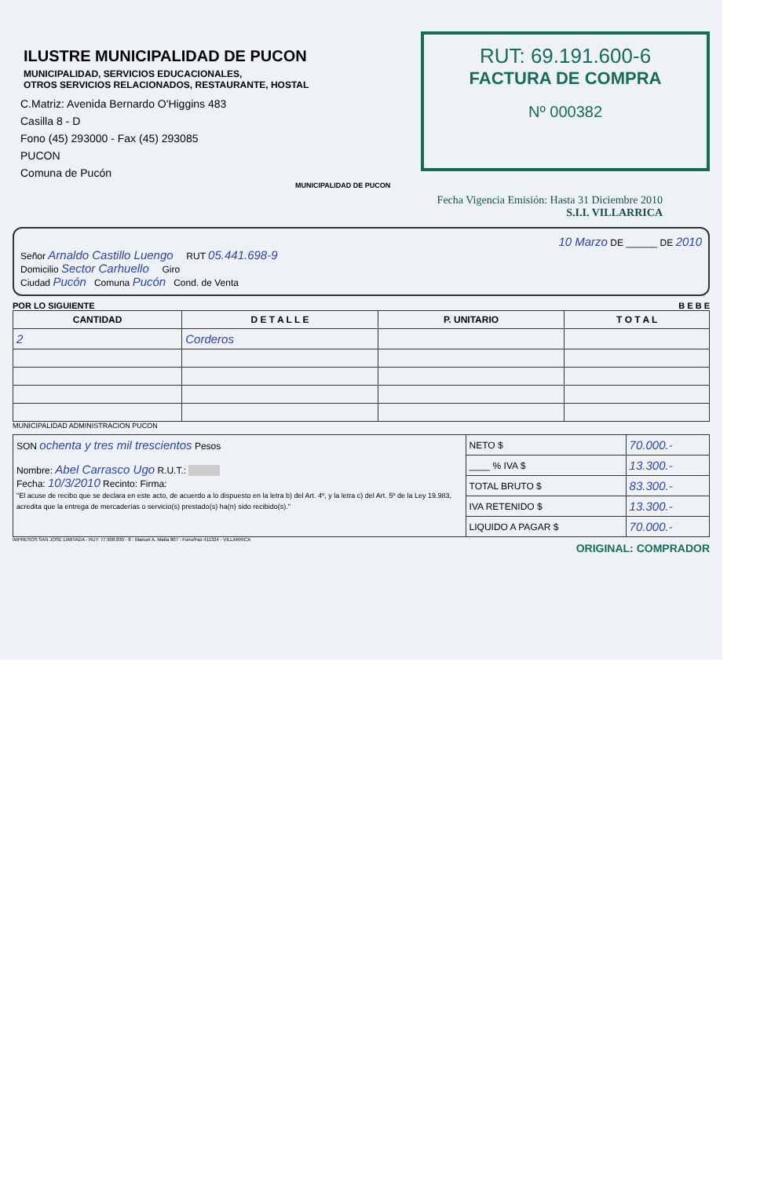ILUSTRE MUNICIPALIDAD DE PUCON
MUNICIPALIDAD, SERVICIOS EDUCACIONALES,
OTROS SERVICIOS RELACIONADOS, RESTAURANTE, HOSTAL
C.Matriz: Avenida Bernardo O'Higgins 483
Casilla 8 - D
Fono (45) 293000 - Fax (45) 293085
PUCON
Comuna de Pucón
MUNICIPALIDAD DE PUCON
RUT: 69.191.600-6
FACTURA DE COMPRA
Nº 000382
Fecha Vigencia Emisión: Hasta 31 Diciembre 2010
S.I.I. VILLARRICA
10 Marzo DE ______ DE 2010
Señor Arnaldo Castillo Luengo RUT 05.441.698-9
Domicilio Sector Carhuello Giro
Ciudad Pucón Comuna Pucón Cond. de Venta
POR LO SIGUIENTE B E B E
| CANTIDAD | D E T A L L E | P. UNITARIO | T O T A L |
| --- | --- | --- | --- |
| 2 | Corderos | | |
MUNICIPALIDAD ADMINISTRACION PUCON
| SON ochenta y tres mil trescientos Pesos Nombre: Abel Carrasco Ugo R.U.T.: Fecha: 10/3/2010 Recinto: Firma: "El acuse de recibo que se declara en este acto, de acuerdo a lo dispuesto en la letra b) del Art. 4º, y la letra c) del Art. 5º de la Ley 19.983, acredita que la entrega de mercaderías o servicio(s) prestado(s) ha(n) sido recibido(s)." | NETO $ | 70.000.- |
| | ____ % IVA $ | 13.300.- |
| | TOTAL BRUTO $ | 83.300.- |
| | IVA RETENIDO $ | 13.300.- |
| | LIQUIDO A PAGAR $ | 70.000.- |
IMPRESOS SAN JOSE LIMITADA - RUT: 77.908.830 - 8 - Manuel A. Matta 807 - Fono/Fax 411324 - VILLARRICA
ORIGINAL: COMPRADOR